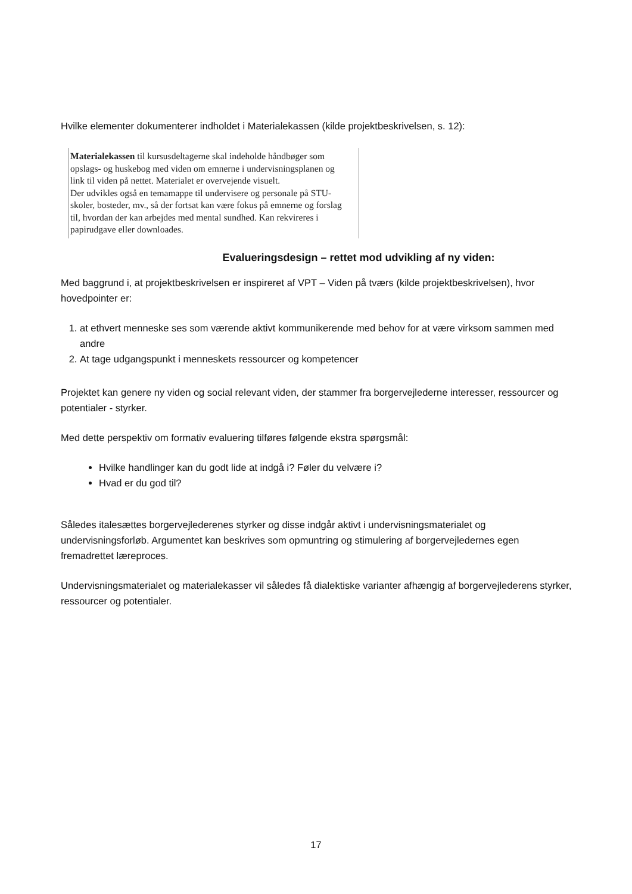Hvilke elementer dokumenterer indholdet i Materialekassen (kilde projektbeskrivelsen, s. 12):
Materialekassen til kursusdeltagerne skal indeholde håndbøger som opslags- og huskebog med viden om emnerne i undervisningsplanen og link til viden på nettet. Materialet er overvejende visuelt.
Der udvikles også en temamappe til undervisere og personale på STU-skoler, bosteder, mv., så der fortsat kan være fokus på emnerne og forslag til, hvordan der kan arbejdes med mental sundhed. Kan rekvireres i papirudgave eller downloades.
Evalueringsdesign – rettet mod udvikling af ny viden:
Med baggrund i, at projektbeskrivelsen er inspireret af VPT – Viden på tværs (kilde projektbeskrivelsen), hvor hovedpointer er:
1. at ethvert menneske ses som værende aktivt kommunikerende med behov for at være virksom sammen med andre
2. At tage udgangspunkt i menneskets ressourcer og kompetencer
Projektet kan genere ny viden og social relevant viden, der stammer fra borgervejlederne interesser, ressourcer og potentialer - styrker.
Med dette perspektiv om formativ evaluering tilføres følgende ekstra spørgsmål:
Hvilke handlinger kan du godt lide at indgå i? Føler du velvære i?
Hvad er du god til?
Således italesættes borgervejlederenes styrker og disse indgår aktivt i undervisningsmaterialet og undervisningsforløb. Argumentet kan beskrives som opmuntring og stimulering af borgervejledernes egen fremadrettet læreproces.
Undervisningsmaterialet og materialekasser vil således få dialektiske varianter afhængig af borgervejlederens styrker, ressourcer og potentialer.
17